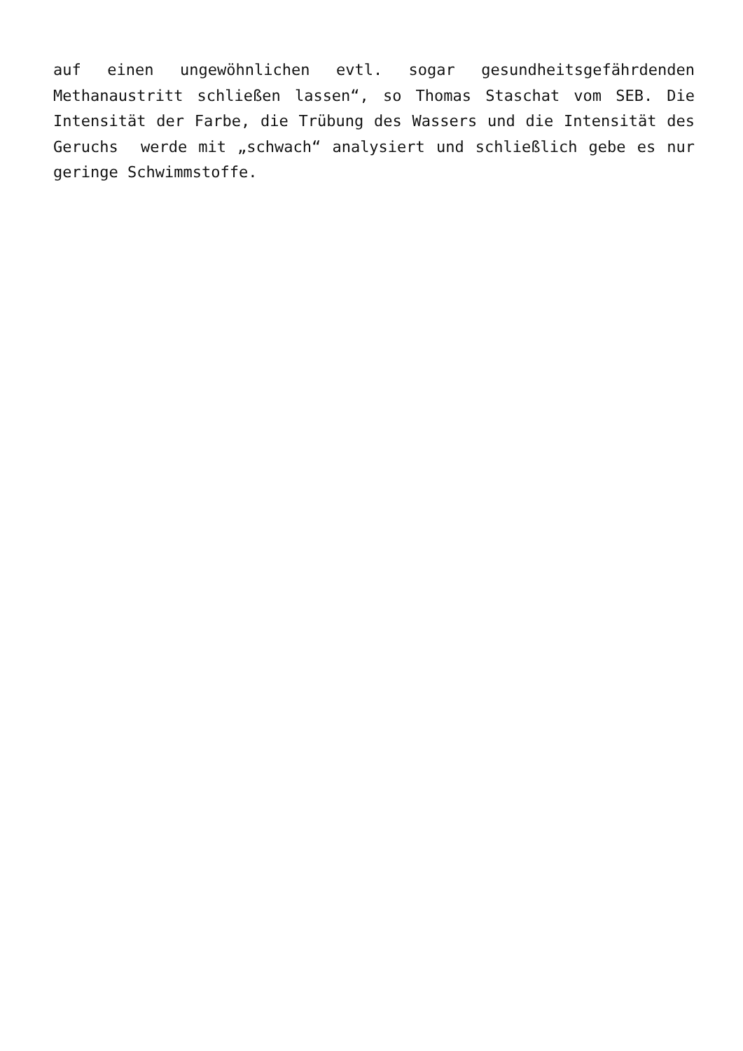auf einen ungewöhnlichen evtl. sogar gesundheitsgefährdenden Methanaustritt schließen lassen“, so Thomas Staschat vom SEB. Die Intensität der Farbe, die Trübung des Wassers und die Intensität des Geruchs werde mit „schwach“ analysiert und schließlich gebe es nur geringe Schwimmstoffe.